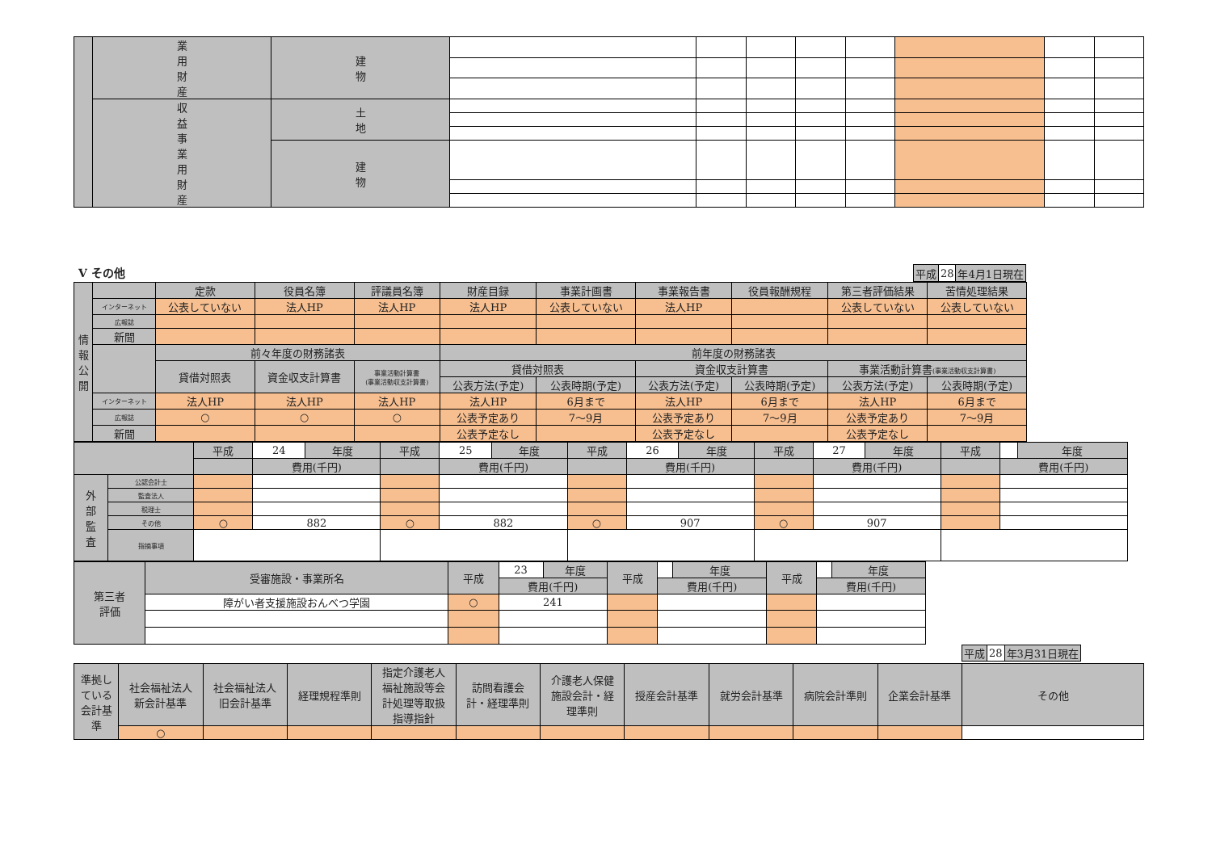| | 業 用 財 産 | 建 物 | | | | | | | | |
| | 収 益 事 業 用 財 産 | 土 地 | | | | | | | | |
| | | 建 物 | | | | | | | | |
Ⅴ その他
| 平成 | 28 | 年4月1日現在 |
| 情 報 公 開 | | 定款 | 役員名簿 | 評議員名簿 | 財産目録 | 事業計画書 | 事業報告書 | 役員報酬規程 | 第三者評価結果 | 苦情処理結果 |
| | インターネット | 公表していない | 法人HP | 法人HP | 法人HP | 公表していない | 法人HP | | 公表していない | 公表していない |
| | 広報誌 | | | | | | | | | |
| | 新聞 | | | | | | | | | |
| | | 前々年度の財務諸表 | | | 前年度の財務諸表 | | | | | |
| | | 貸借対照表 | 資金収支計算書 | 事業活動計算書 (事業活動収支計算書) | 貸借対照表 | | 資金収支計算書 | | 事業活動計算書 (事業活動収支計算書) | |
| | | | | | 公表方法(予定) | 公表時期(予定) | 公表方法(予定) | 公表時期(予定) | 公表方法(予定) | 公表時期(予定) |
| | インターネット | 法人HP | 法人HP | 法人HP | 法人HP | 6月まで | 法人HP | 6月まで | 法人HP | 6月まで |
| | 広報誌 | ○ | ○ | ○ | 公表予定あり | 7～9月 | 公表予定あり | 7～9月 | 公表予定あり | 7～9月 |
| | 新聞 | | | | 公表予定なし | | 公表予定なし | | 公表予定なし | |
| | | 平成 | 24 | 年度 | 平成 | 25 | 年度 | 平成 | 26 | 年度 | 平成 | 27 | 年度 | 平成 | | 年度 |
| | | | 費用(千円) | | | 費用(千円) | | | 費用(千円) | | | 費用(千円) | | | 費用(千円) | |
| 外 部 監 査 | 公認会計士 | | | | | | | | | | | | | | | |
| | 監査法人 | | | | | | | | | | | | | | | |
| | 税理士 | | | | | | | | | | | | | | | |
| | その他 | ○ | 882 | | ○ | 882 | | ○ | 907 | | ○ | 907 | | | | |
| | 指摘事項 | | | | | | | | | | | | | | | |
| 第三者 評価 | 受審施設・事業所名 | 平成 | 23 | 年度 | 平成 | | 年度 | 平成 | | 年度 |
| | | | 費用(千円) | | | 費用(千円) | | | 費用(千円) | |
| | 障がい者支援施設おんべつ学園 | ○ | 241 | | | | | | | |
| 平成 | 28 | 年3月31日現在 |
| 準拠し ている 会計基 準 | 社会福祉法人 新会計基準 | 社会福祉法人 旧会計基準 | 経理規程準則 | 指定介護老人 福祉施設等会 計処理等取扱 指導指針 | 訪問看護会 計・経理準則 | 介護老人保健 施設会計・経 理準則 | 授産会計基準 | 就労会計基準 | 病院会計準則 | 企業会計基準 | その他 |
| | ○ | | | | | | | | | | |